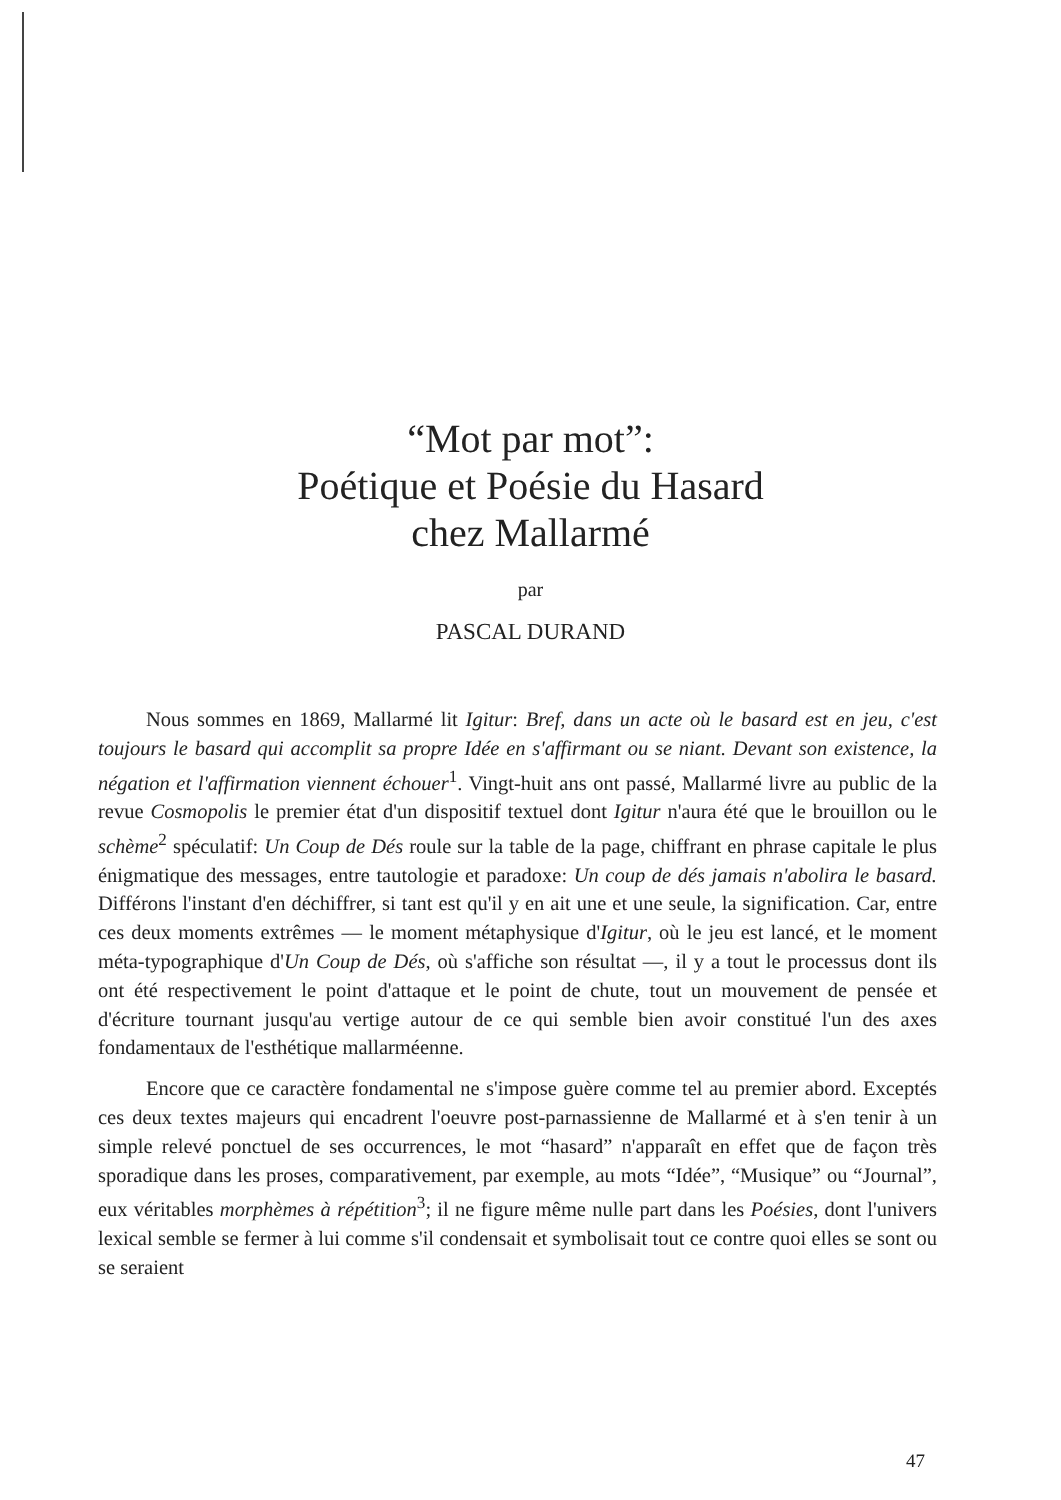“Mot par mot”:
Poétique et Poésie du Hasard
chez Mallarmé
par
PASCAL DURAND
Nous sommes en 1869, Mallarmé lit Igitur: Bref, dans un acte où le basard est en jeu, c'est toujours le basard qui accomplit sa propre Idée en s'affirmant ou se niant. Devant son existence, la négation et l'affirmation viennent échouer<sup>1</sup>. Vingt-huit ans ont passé, Mallarmé livre au public de la revue Cosmopolis le premier état d'un dispositif textuel dont Igitur n'aura été que le brouillon ou le schème<sup>2</sup> spéculatif: Un Coup de Dés roule sur la table de la page, chiffrant en phrase capitale le plus énigmatique des messages, entre tautologie et paradoxe: Un coup de dés jamais n'abolira le basard. Différons l'instant d'en déchiffrer, si tant est qu'il y en ait une et une seule, la signification. Car, entre ces deux moments extrêmes — le moment métaphysique d'Igitur, où le jeu est lancé, et le moment méta-typographique d'Un Coup de Dés, où s'affiche son résultat —, il y a tout le processus dont ils ont été respectivement le point d'attaque et le point de chute, tout un mouvement de pensée et d'écriture tournant jusqu'au vertige autour de ce qui semble bien avoir constitué l'un des axes fondamentaux de l'esthétique mallarméenne.
Encore que ce caractère fondamental ne s'impose guère comme tel au premier abord. Exceptés ces deux textes majeurs qui encadrent l'oeuvre post-parnassienne de Mallarmé et à s'en tenir à un simple relevé ponctuel de ses occurrences, le mot “hasard” n'apparaît en effet que de façon très sporadique dans les proses, comparativement, par exemple, au mots “Idée”, “Musique” ou “Journal”, eux véritables morphèmes à répétition<sup>3</sup>; il ne figure même nulle part dans les Poésies, dont l'univers lexical semble se fermer à lui comme s'il condensait et symbolisait tout ce contre quoi elles se sont ou se seraient
47